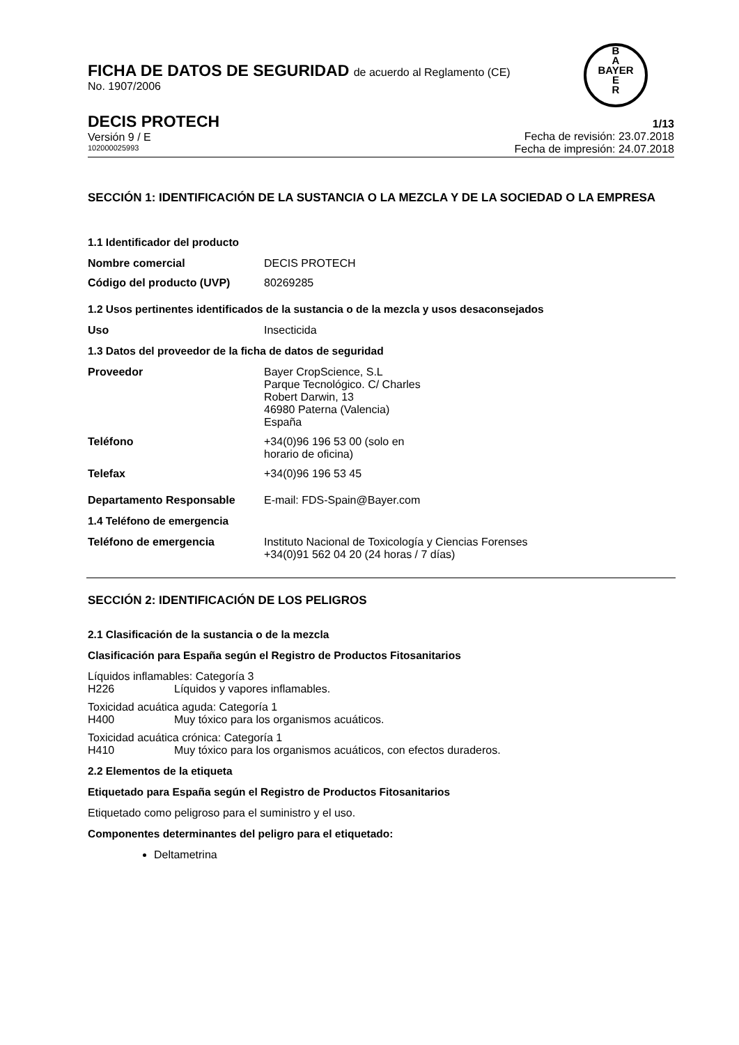FICHA DE DATOS DE SEGURIDAD de acuerdo al Reglamento (CE)
No. 1907/2006
B
A
BAYER
E
R
DECIS PROTECH
Versión 9 / E
102000025993
1/13
Fecha de revisión: 23.07.2018
Fecha de impresión: 24.07.2018
SECCIÓN 1: IDENTIFICACIÓN DE LA SUSTANCIA O LA MEZCLA Y DE LA SOCIEDAD O LA EMPRESA
1.1 Identificador del producto
Nombre comercial DECIS PROTECH
Código del producto (UVP) 80269285
1.2 Usos pertinentes identificados de la sustancia o de la mezcla y usos desaconsejados
Uso Insecticida
1.3 Datos del proveedor de la ficha de datos de seguridad
Proveedor Bayer CropScience, S.L
Parque Tecnológico. C/ Charles
Robert Darwin, 13
46980 Paterna (Valencia)
España
Teléfono +34(0)96 196 53 00 (solo en
horario de oficina)
Telefax +34(0)96 196 53 45
Departamento Responsable E-mail: FDS-Spain@Bayer.com
1.4 Teléfono de emergencia
Teléfono de emergencia Instituto Nacional de Toxicología y Ciencias Forenses
+34(0)91 562 04 20 (24 horas / 7 días)
SECCIÓN 2: IDENTIFICACIÓN DE LOS PELIGROS
2.1 Clasificación de la sustancia o de la mezcla
Clasificación para España según el Registro de Productos Fitosanitarios
Líquidos inflamables: Categoría 3
H226 Líquidos y vapores inflamables.
Toxicidad acuática aguda: Categoría 1
H400 Muy tóxico para los organismos acuáticos.
Toxicidad acuática crónica: Categoría 1
H410 Muy tóxico para los organismos acuáticos, con efectos duraderos.
2.2 Elementos de la etiqueta
Etiquetado para España según el Registro de Productos Fitosanitarios
Etiquetado como peligroso para el suministro y el uso.
Componentes determinantes del peligro para el etiquetado:
Deltametrina